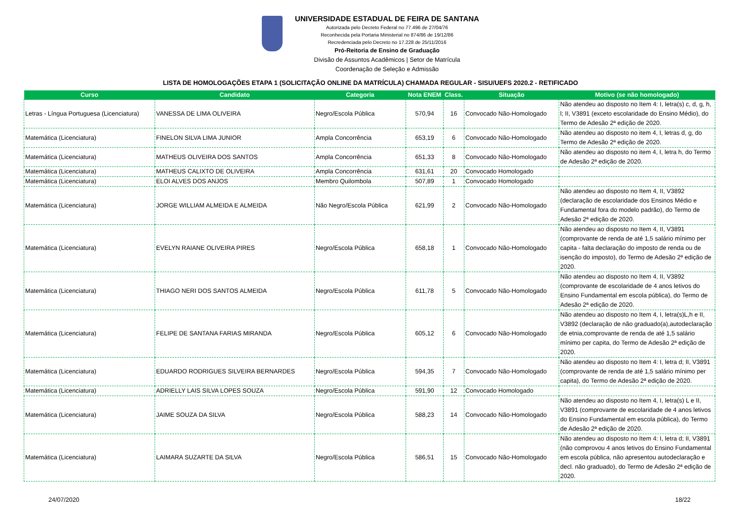UNIVERSIDADE ESTADUAL DE FEIRA DE SANTANA
Autorizada pelo Decreto Federal no 77.496 de 27/04/76
Reconhecida pela Portaria Ministerial no 874/86 de 19/12/86
Recredenciada pelo Decreto no 17.228 de 25/11/2016
Pró-Reitoria de Ensino de Graduação
Divisão de Assuntos Acadêmicos | Setor de Matrícula
Coordenação de Seleção e Admissão
LISTA DE HOMOLOGAÇÕES ETAPA 1 (SOLICITAÇÃO ONLINE DA MATRÍCULA) CHAMADA REGULAR - SISU/UEFS 2020.2 - RETIFICADO
| Curso | Candidato | Categoria | Nota ENEM | Class. | Situação | Motivo (se não homologado) |
| --- | --- | --- | --- | --- | --- | --- |
| Letras - Língua Portuguesa (Licenciatura) | VANESSA DE LIMA OLIVEIRA | Negro/Escola Pública | 570,94 | 16 | Convocado Não-Homologado | Não atendeu ao disposto no Item 4: I, letra(s) c, d, g, h, l; II, V3891 (exceto escolaridade do Ensino Médio), do Termo de Adesão 2ª edição de 2020. |
| Matemática (Licenciatura) | FINELON SILVA LIMA JUNIOR | Ampla Concorrência | 653,19 | 6 | Convocado Não-Homologado | Não atendeu ao disposto no item 4, I, letras d, g, do Termo de Adesão 2ª edição de 2020. |
| Matemática (Licenciatura) | MATHEUS OLIVEIRA DOS SANTOS | Ampla Concorrência | 651,33 | 8 | Convocado Não-Homologado | Não atendeu ao disposto no item 4, I, letra h, do Termo de Adesão 2ª edição de 2020. |
| Matemática (Licenciatura) | MATHEUS CALIXTO DE OLIVEIRA | Ampla Concorrência | 631,61 | 20 | Convocado Homologado | |
| Matemática (Licenciatura) | ELOI ALVES DOS ANJOS | Membro Quilombola | 507,89 | 1 | Convocado Homologado | |
| Matemática (Licenciatura) | JORGE WILLIAM ALMEIDA E ALMEIDA | Não Negro/Escola Pública | 621,99 | 2 | Convocado Não-Homologado | Não atendeu ao disposto no Item 4, II, V3892 (declaração de escolaridade dos Ensinos Médio e Fundamental fora do modelo padrão), do Termo de Adesão 2ª edição de 2020. |
| Matemática (Licenciatura) | EVELYN RAIANE OLIVEIRA PIRES | Negro/Escola Pública | 658,18 | 1 | Convocado Não-Homologado | Não atendeu ao disposto no Item 4, II, V3891 (comprovante de renda de até 1,5 salário mínimo per capita - falta declaração do imposto de renda ou de isenção do imposto), do Termo de Adesão 2ª edição de 2020. |
| Matemática (Licenciatura) | THIAGO NERI DOS SANTOS ALMEIDA | Negro/Escola Pública | 611,78 | 5 | Convocado Não-Homologado | Não atendeu ao disposto no Item 4, II, V3892 (comprovante de escolaridade de 4 anos letivos do Ensino Fundamental em escola pública), do Termo de Adesão 2ª edição de 2020. |
| Matemática (Licenciatura) | FELIPE DE SANTANA FARIAS MIRANDA | Negro/Escola Pública | 605,12 | 6 | Convocado Não-Homologado | Não atendeu ao disposto no Item 4, I, letra(s)L,h e II, V3892 (declaração de não graduado(a),autodeclaração de etnia,comprovante de renda de até 1,5 salário mínimo per capita, do Termo de Adesão 2ª edição de 2020. |
| Matemática (Licenciatura) | EDUARDO RODRIGUES SILVEIRA BERNARDES | Negro/Escola Pública | 594,35 | 7 | Convocado Não-Homologado | Não atendeu ao disposto no Item 4: I, letra d; II, V3891 (comprovante de renda de até 1,5 salário mínimo per capita), do Termo de Adesão 2ª edição de 2020. |
| Matemática (Licenciatura) | ADRIELLY LAIS SILVA LOPES SOUZA | Negro/Escola Pública | 591,90 | 12 | Convocado Homologado | |
| Matemática (Licenciatura) | JAIME SOUZA DA SILVA | Negro/Escola Pública | 588,23 | 14 | Convocado Não-Homologado | Não atendeu ao disposto no Item 4, I, letra(s) L e II, V3891 (comprovante de escolaridade de 4 anos letivos do Ensino Fundamental em escola pública), do Termo de Adesão 2ª edição de 2020. |
| Matemática (Licenciatura) | LAIMARA SUZARTE DA SILVA | Negro/Escola Pública | 586,51 | 15 | Convocado Não-Homologado | Não atendeu ao disposto no Item 4: I, letra d; II, V3891 (não comprovou 4 anos letivos do Ensino Fundamental em escola pública, não apresentou autodeclaração e decl. não graduado), do Termo de Adesão 2ª edição de 2020. |
24/07/2020 18/22